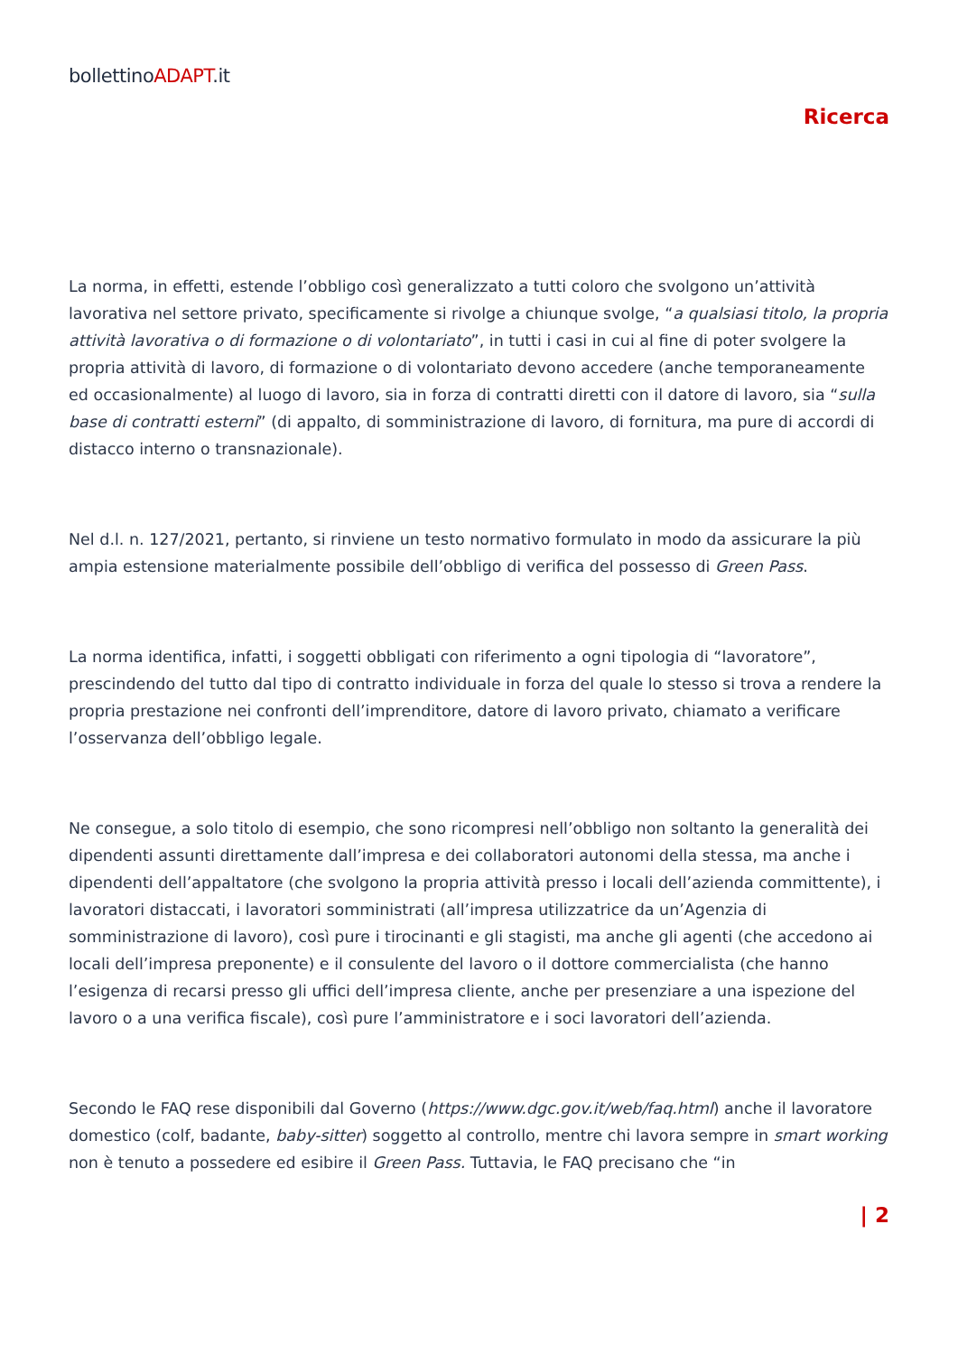bollettinoADAPT.it
Ricerca
La norma, in effetti, estende l’obbligo così generalizzato a tutti coloro che svolgono un’attività lavorativa nel settore privato, specificamente si rivolge a chiunque svolge, “a qualsiasi titolo, la propria attività lavorativa o di formazione o di volontariato”, in tutti i casi in cui al fine di poter svolgere la propria attività di lavoro, di formazione o di volontariato devono accedere (anche temporaneamente ed occasionalmente) al luogo di lavoro, sia in forza di contratti diretti con il datore di lavoro, sia “sulla base di contratti esterni” (di appalto, di somministrazione di lavoro, di fornitura, ma pure di accordi di distacco interno o transnazionale).
Nel d.l. n. 127/2021, pertanto, si rinviene un testo normativo formulato in modo da assicurare la più ampia estensione materialmente possibile dell’obbligo di verifica del possesso di Green Pass.
La norma identifica, infatti, i soggetti obbligati con riferimento a ogni tipologia di “lavoratore”, prescindendo del tutto dal tipo di contratto individuale in forza del quale lo stesso si trova a rendere la propria prestazione nei confronti dell’imprenditore, datore di lavoro privato, chiamato a verificare l’osservanza dell’obbligo legale.
Ne consegue, a solo titolo di esempio, che sono ricompresi nell’obbligo non soltanto la generalità dei dipendenti assunti direttamente dall’impresa e dei collaboratori autonomi della stessa, ma anche i dipendenti dell’appaltatore (che svolgono la propria attività presso i locali dell’azienda committente), i lavoratori distaccati, i lavoratori somministrati (all’impresa utilizzatrice da un’Agenzia di somministrazione di lavoro), così pure i tirocinanti e gli stagisti, ma anche gli agenti (che accedono ai locali dell’impresa preponente) e il consulente del lavoro o il dottore commercialista (che hanno l’esigenza di recarsi presso gli uffici dell’impresa cliente, anche per presenziare a una ispezione del lavoro o a una verifica fiscale), così pure l’amministratore e i soci lavoratori dell’azienda.
Secondo le FAQ rese disponibili dal Governo (https://www.dgc.gov.it/web/faq.html) anche il lavoratore domestico (colf, badante, baby-sitter) soggetto al controllo, mentre chi lavora sempre in smart working non è tenuto a possedere ed esibire il Green Pass. Tuttavia, le FAQ precisano che “in
| 2